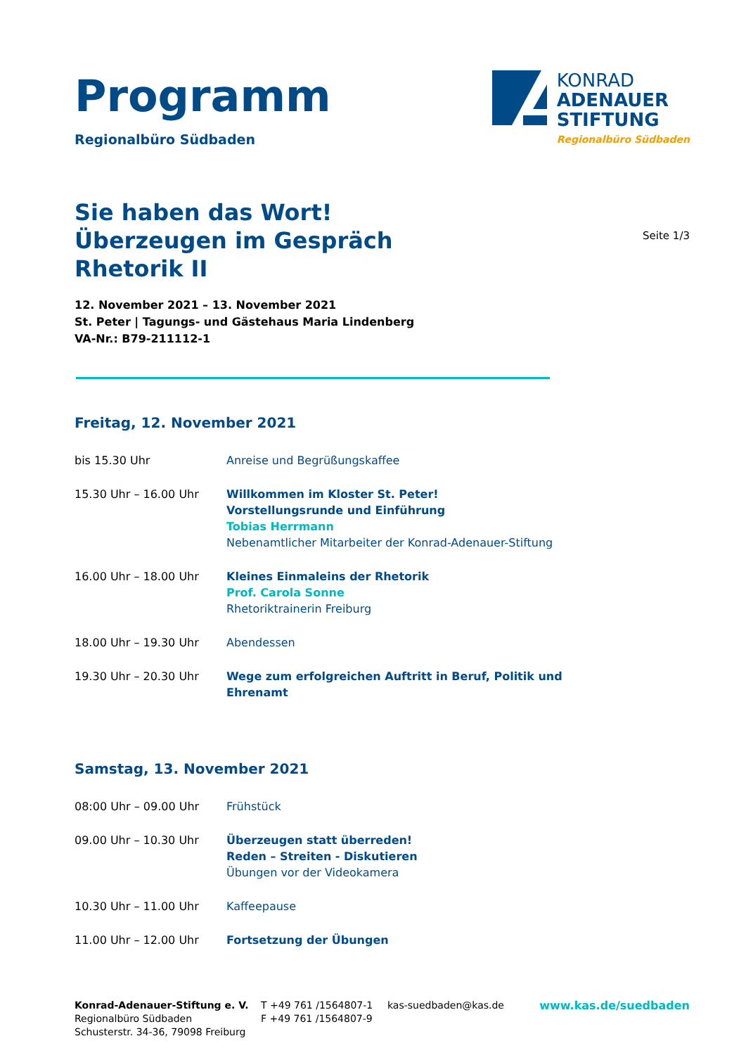Programm
Regionalbüro Südbaden
KONRAD
ADENAUER
STIFTUNG
Regionalbüro Südbaden
Sie haben das Wort!
Überzeugen im Gespräch
Rhetorik II
Seite 1/3
12. November 2021 – 13. November 2021
St. Peter | Tagungs- und Gästehaus Maria Lindenberg
VA-Nr.: B79-211112-1
Freitag, 12. November 2021
| bis 15.30 Uhr | Anreise und Begrüßungskaffee |
| 15.30 Uhr – 16.00 Uhr | Willkommen im Kloster St. Peter! Vorstellungsrunde und Einführung Tobias Herrmann Nebenamtlicher Mitarbeiter der Konrad-Adenauer-Stiftung |
| 16.00 Uhr – 18.00 Uhr | Kleines Einmaleins der Rhetorik Prof. Carola Sonne Rhetoriktrainerin Freiburg |
| 18.00 Uhr – 19.30 Uhr | Abendessen |
| 19.30 Uhr – 20.30 Uhr | Wege zum erfolgreichen Auftritt in Beruf, Politik und Ehrenamt |
Samstag, 13. November 2021
| 08:00 Uhr – 09.00 Uhr | Frühstück |
| 09.00 Uhr – 10.30 Uhr | Überzeugen statt überreden! Reden – Streiten - Diskutieren Übungen vor der Videokamera |
| 10.30 Uhr – 11.00 Uhr | Kaffeepause |
| 11.00 Uhr – 12.00 Uhr | Fortsetzung der Übungen |
Konrad-Adenauer-Stiftung e. V.
Regionalbüro Südbaden
Schusterstr. 34-36, 79098 Freiburg
T +49 761 /1564807-1
F +49 761 /1564807-9
kas-suedbaden@kas.de www.kas.de/suedbaden